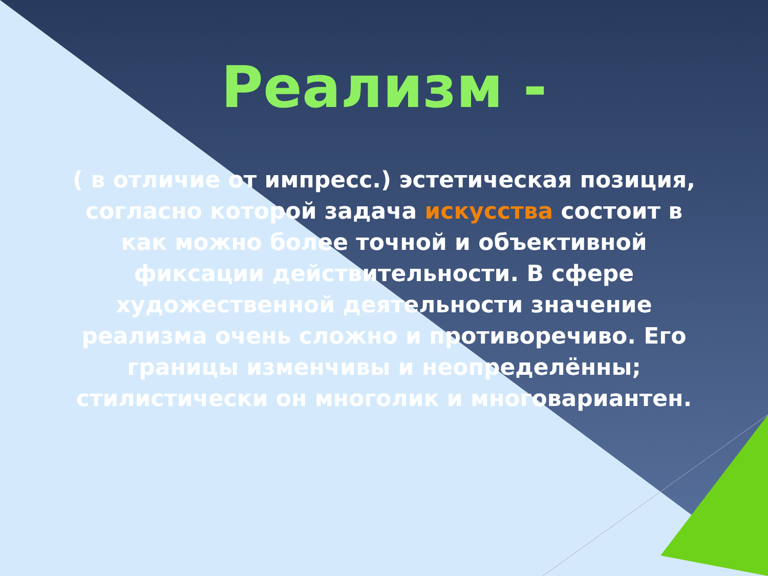Реализм -
( в отличие от импресс.) эстетическая позиция, согласно которой задача искусства состоит в как можно более точной и объективной фиксации действительности. В сфере художественной деятельности значение реализма очень сложно и противоречиво. Его границы изменчивы и неопределённы; стилистически он многолик и многовариантен.